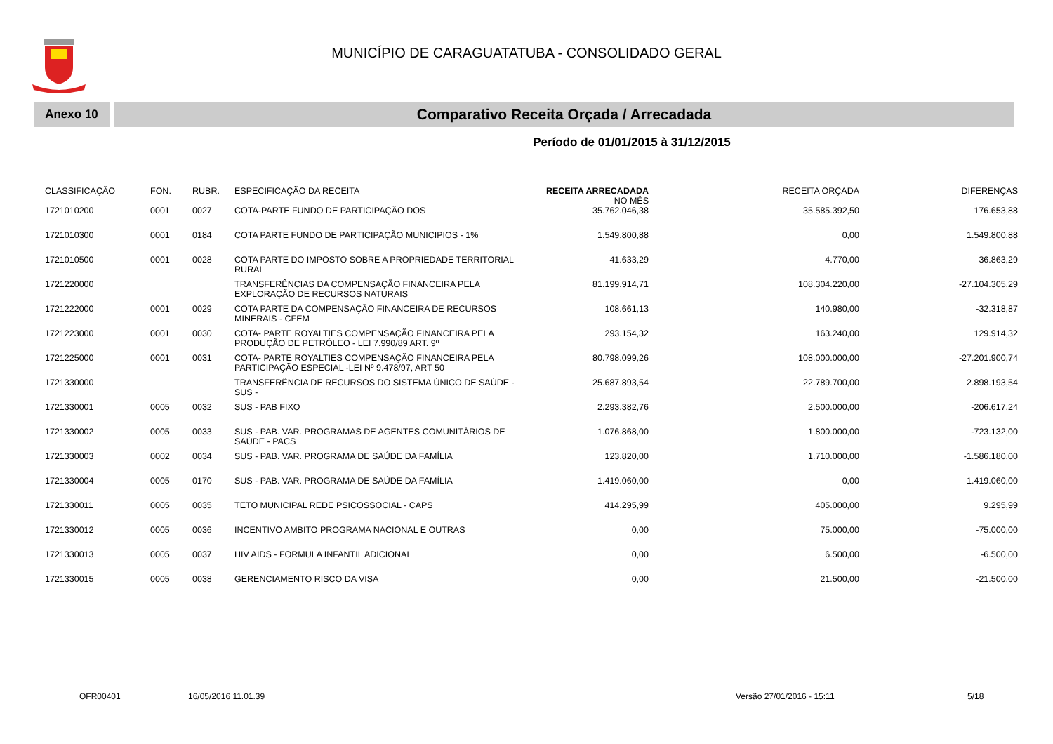MUNICÍPIO DE CARAGUATATUBA - CONSOLIDADO GERAL
Anexo 10
Comparativo Receita Orçada / Arrecadada
Período de 01/01/2015 à 31/12/2015
| CLASSIFICAÇÃO | FON. | RUBR. | ESPECIFICAÇÃO DA RECEITA | RECEITA ARRECADADA NO MÊS | RECEITA ORÇADA | DIFERENÇAS |
| --- | --- | --- | --- | --- | --- | --- |
| 1721010200 | 0001 | 0027 | COTA-PARTE FUNDO DE PARTICIPAÇÃO DOS | 35.762.046,38 | 35.585.392,50 | 176.653,88 |
| 1721010300 | 0001 | 0184 | COTA PARTE FUNDO DE PARTICIPAÇÃO MUNICIPIOS - 1% | 1.549.800,88 | 0,00 | 1.549.800,88 |
| 1721010500 | 0001 | 0028 | COTA PARTE DO IMPOSTO SOBRE A PROPRIEDADE TERRITORIAL RURAL | 41.633,29 | 4.770,00 | 36.863,29 |
| 1721220000 | | | TRANSFERÊNCIAS DA COMPENSAÇÃO FINANCEIRA PELA EXPLORAÇÃO DE RECURSOS NATURAIS | 81.199.914,71 | 108.304.220,00 | -27.104.305,29 |
| 1721222000 | 0001 | 0029 | COTA PARTE DA COMPENSAÇÃO FINANCEIRA DE RECURSOS MINERAIS - CFEM | 108.661,13 | 140.980,00 | -32.318,87 |
| 1721223000 | 0001 | 0030 | COTA- PARTE ROYALTIES COMPENSAÇÃO FINANCEIRA PELA PRODUÇÃO DE PETRÓLEO - LEI 7.990/89 ART. 9º | 293.154,32 | 163.240,00 | 129.914,32 |
| 1721225000 | 0001 | 0031 | COTA- PARTE ROYALTIES COMPENSAÇÃO FINANCEIRA PELA PARTICIPAÇÃO ESPECIAL -LEI Nº 9.478/97, ART 50 | 80.798.099,26 | 108.000.000,00 | -27.201.900,74 |
| 1721330000 | | | TRANSFERÊNCIA DE RECURSOS DO SISTEMA ÚNICO DE SAÚDE - SUS - | 25.687.893,54 | 22.789.700,00 | 2.898.193,54 |
| 1721330001 | 0005 | 0032 | SUS - PAB FIXO | 2.293.382,76 | 2.500.000,00 | -206.617,24 |
| 1721330002 | 0005 | 0033 | SUS - PAB. VAR. PROGRAMAS DE AGENTES COMUNITÁRIOS DE SAÚDE - PACS | 1.076.868,00 | 1.800.000,00 | -723.132,00 |
| 1721330003 | 0002 | 0034 | SUS - PAB. VAR. PROGRAMA DE SAÚDE DA FAMÍLIA | 123.820,00 | 1.710.000,00 | -1.586.180,00 |
| 1721330004 | 0005 | 0170 | SUS - PAB. VAR. PROGRAMA DE SAÚDE DA FAMÍLIA | 1.419.060,00 | 0,00 | 1.419.060,00 |
| 1721330011 | 0005 | 0035 | TETO MUNICIPAL REDE PSICOSSOCIAL - CAPS | 414.295,99 | 405.000,00 | 9.295,99 |
| 1721330012 | 0005 | 0036 | INCENTIVO AMBITO PROGRAMA NACIONAL E OUTRAS | 0,00 | 75.000,00 | -75.000,00 |
| 1721330013 | 0005 | 0037 | HIV AIDS - FORMULA INFANTIL ADICIONAL | 0,00 | 6.500,00 | -6.500,00 |
| 1721330015 | 0005 | 0038 | GERENCIAMENTO RISCO DA VISA | 0,00 | 21.500,00 | -21.500,00 |
OFR00401 16/05/2016 11.01.39 Versão 27/01/2016 - 15:11 5/18